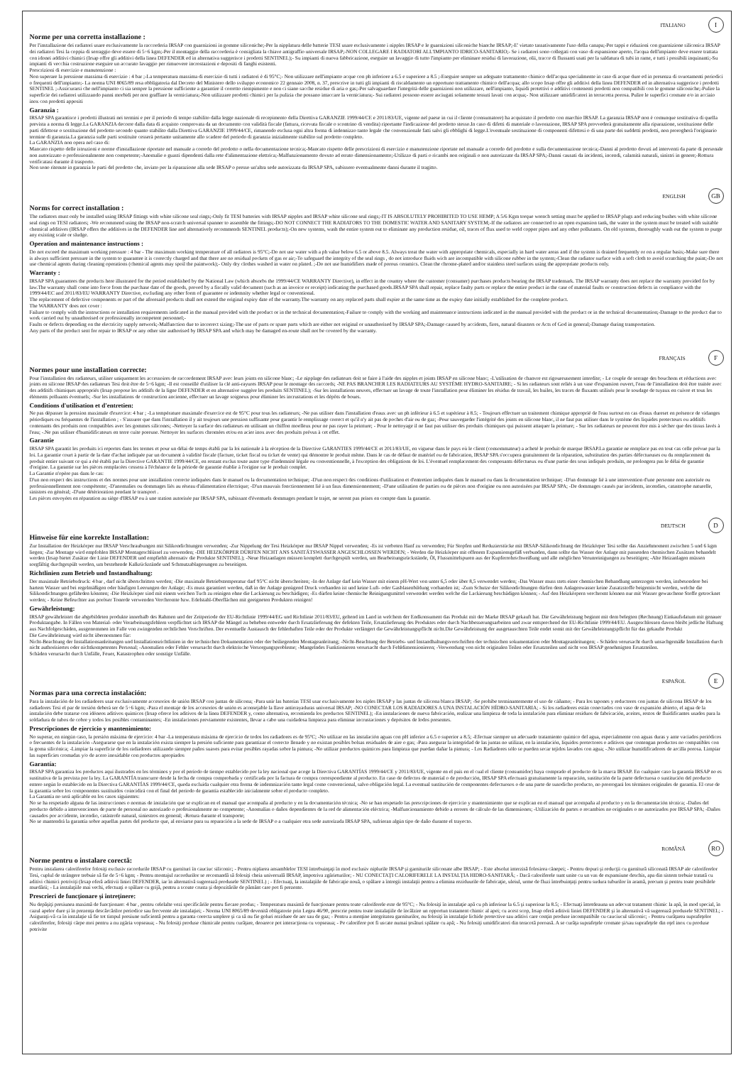ITALIANO I
Norme per una corretta installazione :
Per l'installazione dei radiatori usare esclusivamente la raccorderia IRSAP con guarnizioni in gomme siliconiche;-Per la nipplatura delle batterie TESI usare esclusivamente i nipples IRSAP e le guarnizioni siliconiche bianche IRSAP;-E' vietato tassativamente l'uso della canapa;-Per tappi e riduzioni con guarnizione siliconica IRSAP dei radiatori Tesi la coppia di serraggio deve essere di 5÷6 kgm;-Per il montaggio della raccorderia è consigliata la chiave antigraffio universale IRSAP;-NON COLLEGARE I RADIATORI ALL'IMPIANTO IDRICO-SANITARIO;- Se i radiatori sono collegati con vaso di espansione aperto, l'acqua dell'impianto deve essere trattata con idonei additivi chimici (Irsap offre gli additivi della linea DEFENDER ed in alternativa suggerisce i prodotti SENTINEL);- Su impianti di nuova fabbricazione, eseguire un lavaggio di tutto l'impianto per eliminare residui di lavorazione, olii, tracce di flussanti usati per la saldatura di tubi in rame, e tutti i possibili inquinanti;-Su impianti di vecchia costruzione eseguire un accurato lavaggio per rimuovere incrostazioni e depositi di fanghi esistenti.
Prescrizioni di esercizio e manutenzione :
Non superare la pressione massima di esercizio : 4 bar ;-La temperatura massima di esercizio di tutti i radiatori è di 95°C;- Non utilizzare nell'impianto acque con ph inferiore a 6.5 e superiore a 8.5 ;-Eseguire sempre un adeguato trattamento chimico dell'acqua specialmente in caso di acque dure ed in presenza di svuotamenti periodici o frequenti dell'impianto;- La norma UNI 8065/89 resa obbligatoria dal Decreto del Ministero dello sviluppo economico 22 gennaio 2008, n. 37, prescrive in tutti gli impianti di riscaldamento un opportuno trattamento chimico dell'acqua; allo scopo Irsap offre gli additivi della linea DEFENDER ed in alternativa suggerisce i prodotti SENTINEL ;-Assicurarsi che nell'impianto ci sia sempre la pressione sufficiente a garantire il corretto riempimento e non ci siano sacche residue di aria o gas;-Per salvaguardare l'integrità delle guarnizioni non utilizzare, nell'impianto, liquidi protettivi o additivi contenenti prodotti non compatibili con le gomme siliconiche;-Pulire la superficie dei radiatori utilizzando panni morbidi per non graffiare la verniciatura;-Non utilizzare prodotti chimici per la pulizia che possano intaccare la verniciatura;- Sui radiatori possono essere asciugati solamente tessuti lavati con acqua;- Non utilizzare umidificatori in terracotta porosa. Pulire le superfici cromate e/o in acciaio inox con prodotti appositi
Garanzia :
IRSAP SPA garantisce i prodotti illustrati nei termini e per il periodo di tempo stabilito dalla legge nazionale di recepimento della Direttiva GARANZIE 1999/44/CE e 2011/83/UE, vigente nel paese in cui il cliente (consumatore) ha acquistato il prodotto con marchio IRSAP. La garanzia IRSAP non è comunque sostitutiva di quella prevista a norma di legge.La GARANZIA decorre dalla data di acquisto comprovata da un documento con validità fiscale (fattura, ricevuta fiscale o scontrino di vendita) riportante l'indicazione del prodotto stesso.In caso di difetti di materiale o lavorazione, IRSAP SPA provvederà gratuitamente alla riparazione, sostituzione delle parti difettose o sostituzione del prodotto secondo quanto stabilito dalla Direttiva GARANZIE 1999/44/CE, rimanendo esclusa ogni altra forma di indennizzo tanto legale che convenzionale fatti salvi gli obblighi di legge.L'eventuale sostituzione di componenti difettosi o di una parte dei suddetti prodotti, non prorogherà l'originario termine di garanzia.La garanzia sulle parti sostituite cesserà pertanto unitamente allo scadere del periodo di garanzia inizialmente stabilito sul prodotto completo.
La GARANZIA non opera nel caso di:
Mancato rispetto delle istruzioni e norme d'installazione riportate nel manuale a corredo del prodotto o nella documentazione tecnica;-Mancato rispetto delle prescrizioni di esercizio e manutenzione riportate nel manuale a corredo del prodotto e sulla documentazione tecnica;-Danni al prodotto dovuti ad interventi da parte di personale non autorizzato o professionalmente non competente;-Anomalie o guasti dipendenti dalla rete d'alimentazione elettrica;-Malfunzionamento dovuto ad errato dimensionamento;-Utilizzo di parti o ricambi non originali o non autorizzate da IRSAP SPA;-Danni causati da incidenti, incendi, calamità naturali, sinistri in genere;-Rottura verificatasi durante il trasporto.
Non sono ritenute in garanzia le parti del prodotto che, inviato per la riparazione alla sede IRSAP o presso un'altra sede autorizzata da IRSAP SPA, subissero eventualmente danni durante il tragitto.
ENGLISH GB
Norms for correct installation :
The radiators must only be installed using IRSAP fittings with white silicone seal rings;-Only fit TESI batteries with IRSAP nipples and IRSAP white silicone seal rings;-IT IS ABSOLUTELY PROHIBITED TO USE HEMP; A 5/6 Kgm torque wrench setting must be applied to IRSAP plugs and reducing bushes with white silicone seal rings on TESI radiators; -We recommend using the IRSAP non-scratch universal spanner to assemble the fittings;-DO NOT CONNECT THE RADIATORS TO THE DOMESTIC WATER AND SANITARY SYSTEM;-If the radiators are connected to an open expansion tank, the water in the system must be treated with suitable chemical additives (IRSAP offers the additives in the DEFENDER line and alternatively recommends SENTINEL products);-On new systems, wash the entire system out to eliminate any production residue, oil, traces of flux used to weld copper pipes and any other pollutants. On old systems, thoroughly wash out the system to purge any existing scale or sludge.
Operation and maintenance instructions :
Do not exceed the maximum working pressure : 4 bar - The maximum working temperature of all radiators is 95°C;-Do not use water with a ph value below 6.5 or above 8.5. Always treat the water with appropriate chemicals, especially in hard water areas and if the system is drained frequently or on a regular basis;-Make sure there is always sufficient pressure in the system to guarantee it is correctly charged and that there are no residual pockets of gas or air;-To safeguard the integrity of the seal rings , do not introduce fluids wich are incompatible with silicone rubber in the system;-Clean the radiator surface with a soft cloth to avoid scratching the paint;-Do not use chemical agents during cleaning operations (chemical agents may spoil the paintwork);- Only dry clothes washed in water on plated. ;-Do not use humidifiers made of porous ceramics. Clean the chrome-plated and/or stainless steel surfaces using the appropriate products only.
Warranty :
IRSAP SPA guarantees the products here illustrated for the period established by the National Law (which absorbs the 1999/44/CE WARRANTY Directive), in effect in the country where the customer (consumer) purchases products bearing the IRSAP trademark. The IRSAP warranty does not replace the warranty provided for by law.The warranty shall come into force from the purchase date of the goods, proved by a fiscally valid document (such as an invoice or receipt) indicating the purchased goods.IRSAP SPA shall repair, replace faulty parts or replace the entire product in the case of material faults or construction defects in compliance with the 1999/44/EC and 2011/83/EU WARRANTY Directive, excluding any other form of guarantee or indemnity whether legal or conventional.
The replacement of defective components or part of the aforesaid products shall not extend the original expiry date of the warranty.The warranty on any replaced parts shall expire at the same time as the expiry date initially established for the complete product.
The WARRANTY does not cover :
Failure to comply with the instructions or installation requirements indicated in the manual provided with the product or in the technical documentation;-Failure to comply with the working and maintenance instructions indicated in the manual provided with the product or in the technical documentation;-Damage to the product due to work carried out by unauthorised or professionally incompetent personnel;-
Faults or defects depending on the electricity supply network;-Malfunction due to incorrect sizing;-The use of parts or spare parts which are either not original or unauthorised by IRSAP SPA;-Damage caused by accidents, fires, natural disasters or Acts of God in general;-Damage during transportation.
Any parts of the product sent for repair to IRSAP or any other site authorised by IRSAP SPA and which may be damaged en-route shall not be covered by the warranty.
FRANÇAIS F
Normes pour une installation correcte:
Pour l'installation des radiateurs, utiliser uniquement les accessoires de raccordement IRSAP avec leurs joints en silicone blanc; -Le nipplage des radiateurs doit se faire à l'aide des nipples et joints IRSAP en silicone blanc; -L'utilisation de chanvre est rigoureusement interdite; - Le couple de serrage des bouchons et réductions avec joints en silicone IRSAP des radiateurs Tesi doit être de 5÷6 kgm; -Il est conseillé d'utiliser la clé anti-rayures IRSAP pour le montage des raccords; -NE PAS BRANCHER LES RADIATEURS AU SYSTÈME HYDRO-SANITAIRE; - Si les radiateurs sont reliés à un vase d'expansion ouvert, l'eau de l'installation doit être traitée avec des additifs chimiques appropriés (Irsap propose les additifs de la ligne DEFENDER et en alternative suggère les produits SENTINEL); -Sur les installations neuves, effectuer un lavage de toute l'installation pour éliminer les résidus de travail, les huiles, les traces de fluxants utilisés pour le soudage de tuyaux en cuivre et tous les éléments polluants éventuels; -Sur les installations de construction ancienne, effectuer un lavage soigneux pour éliminer les incrustations et les dépôts de boues.
Conditions d'utilisation et d'entretien:
Ne pas dépasser la pression maximale d'exercice: 4 bar ; -La température maximale d'exercice est de 95°C pour tous les radiateurs; -Ne pas utiliser dans l'installation d'eaux avec un ph inférieur à 6.5 et supérieur à 8.5; - Toujours effectuer un traitement chimique approprié de l'eau surtout en cas d'eaux dureset en présence de vidanges périodiques ou fréquentes de l'installation ; - S'assurer que dans l'installation il y ait toujours une pression suffisante pour garantir le remplissage correct et qu'il n'y ait pas de poches d'air ou de gaz; -Pour sauvegarder l'intégrité des joints en silicone blanc, il ne faut pas utiliser dans le système des liquides protecteurs ou additifs contenants des produits non compatibles avec les gommes silicones; -Nettoyer la surface des radiateurs en utilisant un chiffon moelleux pour ne pas rayer la peinture; - Pour le nettoyage il ne faut pas utiliser des produits chimiques qui puissent attaquer la peinture; - Sur les radiateurs ne peuvent être mis à sécher que des tissus lavés à l'eau; -.Ne pas utiliser d'humidificateurs en terre cuite poreuse. Nettoyer les surfaces chromées et/ou en acier inox avec des produits prévus à cet effet.
Garantie
IRSAP SPA garantit les produits ici reportes dans les termes et pour un délai de temps établi par la loi nationale à la réception de la Directive GARANTIES 1999/44/CE et 2011/83/UE, en vigueur dans le pays où le client (consommateur) a acheté le produit de marque IRSAP.La garantie ne remplace pas en tout cas celle prévue par la loi. La garantie court à partir de la date d'achat indiquée par un document à validité fiscale (facture, ticket fiscal ou ticket de vente) qui démontre le produit même. Dans le cas de défaut de matériel ou de fabrication, IRSAP SPA s'occupera gratuitement de la réparation, substitution des parties défectueuses ou du remplacement du produit entier suivant ce qui a été établi par la Directive GARANTIE 1999/44/CE, en restant exclus toute autre type d'indemnité légale ou conventionnelle, à l'exception des obligations de loi. L'éventuel remplacement des composants défectueux ou d'une partie des sous indiqués produits, ne prolongera pas le délai de garantie d'origine. La garantie sur les pièces remplacées cessera à l'échéance de la période de garantie établie à l'origine sur le produit complet.
La Garantie n'opère pas dans le cas:
D'un non respect des instructions et des normes pour une installation correcte indiquées dans le manuel ou la documentation technique; -D'un non respect des conditions d'utilisation et d'entretien indiquées dans le manuel ou dans la documentation technique; -D'un dommage lié à une intervention d'une personne non autorisée ou professionnellement non compétente; -D'anomalies ou dommages liés au réseau d'alimentation électrique; -D'un mauvais fonctionnement lié à un faux dimensionnement; -D'une utilisation de parties ou de pièces non d'origine ou non autorisées par IRSAP SPA; -De dommages causés par incidents, incendies, catastrophe naturelle, sinistres en général; -D'une détérioration pendant le transport .
Les pièces envoyées en réparation au siège d'IRSAP ou à une station autorisée par IRSAP SPA, subissant d'éventuels dommages pendant le trajet, ne seront pas prises en compte dans la garantie.
DEUTSCH D
Hinweise für eine korrekte Installation:
Zur Installation der Heizkörper nur IRSAP Verschraubungen mit Silikondichtungen verwenden; -Zur Nippelung der Tesi Heizkörper nur IRSAP Nippel verwenden; -Es ist verboten Hanf zu verwenden; Für Stopfen und Reduzierstücke mit IRSAP-Silikondichtung der Heizkörper Tesi sollte das Anziehmoment zwischen 5 und 6 kgm liegen; -Zur Montage wird empfohlen IRSAP Montageschlüssel zu verwenden; -DIE HEIZKÖRPER DÜRFEN NICHT ANS SANITÄTSWASSER ANGESCHLOSSEN WERDEN; - Werden die Heizkörper mit offenem Expansionsgefäß verbunden, dann sollte das Wasser der Anlage mit passenden chemischen Zusätzen behandelt werden (Irsap bietet Zusätze der Linie DEFENDER und empfiehlt alternativ die Produkte SENTINEL); -Neue Heizanlagen müssen komplett durchgespült werden, um Bearbeitungsrückstände, Öl, Flussmittelspuren aus der Kupferrohrschweißung und alle möglichen Verunreinigungen zu beseitigen; -Alte Heizanlagen müssen sorgfältig durchgespült werden, um bestehende Kalkrückstände und Schmutzablagerungen zu beseitigen.
Richtlinien zum Betrieb und Instandhaltung:
Der maximale Betriebsdruck: 4 bar , darf nicht überschritten werden; -Die maximale Betriebstemperatur darf 95°C nicht überschreiten; -In der Anlage darf kein Wasser mit einem pH-Wert von unter 6,5 oder über 8,5 verwendet werden; -Das Wasser muss stets einer chemischen Behandlung unterzogen werden, insbesondere bei hartem Wasser und bei regelmäßigen oder häufigen Leerungen der Anlage; -Es muss garantiert werden, daß in der Anlage genügend Druck vorhanden ist und keine Luft- oder Gasblasenbildung vorhanden ist; -Zum Schutze der Silikondichtungen dürfen dem Anlagenwasser keine Zusatzstoffe beigemischt werden, welche die Silikondichtungen gefährden könnten; -Die Heizkörper sind mit einem weichen Tuch zu reinigen ohne die Lackierung zu beschädigen; -Es dürfen keine chemische Reinigungsmittel verwendet werden welche die Lackierung beschädigen können; - Auf den Heizkörpern verchromt können nur mit Wasser gewaschene Stoffe getrocknet werden; - Keine Befeuchter aus poröser Tonerde verwenden Verchromte bzw. Edelstahl-Oberflächen mit geeigneten Produkten reinigen!
Gewährleistung:
IRSAP gewährleistet die abgebildeten produkte innerhalb des Rahmen und der Zeitperiode der EU-Richtlinie 1999/44/EG und Richtlinie 2011/83/EU, geltend im Land in welchem der Endkonsument das Produkt mit der Marke IRSAP gekauft hat. Die Gewährleistung beginnt mit dem belegten (Rechnung) Einkaufsdatum mit genauer Produktangabe. In Fällen von Material- oder Verarbeitungsfehlern verpflichtet sich IRSAP die Mängel zu beheben entweder durch Ersatzlieferung der defekten Teile, Ersatzlieferung des Produktes oder durch Nachbesserungsarbeiten und zwar entsprechend der EU-Richtlinie 1999/44/EU. Ausgeschlossen davon bleibt jedliche Haftung aus Nachfolgeschäden, ausgenommen im Falle von zwingenden rechtlichen Vorschriften. Der eventuelle Austausch der fehlerhaften Teile oder der Produkte verlängert die Gewährleistungspflicht nicht.Die Gewährleistung der ausgetauschten Teile endet somit mit der Gewährleistungspflicht für das gekaufte Produkt
Die Gewährleistung wird nicht übernommen für:
Nicht-Beachtung der Installationsanleitungen und Installationsrichtlinien in der technischen Dokumentation oder der beiliegenden Montageanleitung; -Nicht-Beachtung der Betriebs- und Instandhaltungsvorschriften der technischen sokumentation oder Montageanleitungen; - Schäden verursacht durch unsachgemäße Installation durch nicht authorisiertes oder nichtkompetentes Personal; -Anomalien oder Fehler verursacht durch elektrische Versorgungsprobleme; -Mangelndes Funktionieren verursacht durch Fehldimensionieren; -Verwendung von nicht originalen Teilen oder Ersatzteilen und nicht von IRSAP genehmigten Ersatzteilen.
Schäden verursacht durch Unfälle, Feuer, Katastrophen oder sonstige Unfälle.
ESPAÑOL E
Normas para una correcta instalación:
Para la instalación de los radiadores usar exclusivamente accesorios de unión IRSAP con juntas de silicona; -Para unir las baterías TESI usar exclusivamente los niples IRSAP y las juntas de silicona blanca IRSAP; -Se prohíbe terminantemente el uso de cáñamo; - Para los tapones y reductores con juntas de silicona IRSAP de los radiadores Tesi el par de torsión deberá ser de 5÷6 kgm; -Para el montaje de los accesorios de unión es aconsejable la llave antirrayaduras universal IRSAP; -NO CONECTAR LOS RADIADORES A UNA INSTALACIÓN HÍDRO-SANITARIA; - Si los radiadores están conectados con vaso de expansión abierto, el agua de la instalación debe tratarse con idóneos aditivos químicos (Irsap ofrece los aditivos de la línea DEFENDER y, como alternativa, recomienda los productos SENTINEL); -En instalaciones de nueva fabricación, realizar una limpieza de toda la instalación para eliminar residuos de fabricación, aceites, restos de fluidificantes usados para la soldadura de tubos de cobre y todos los posibles contaminantes; -En instalaciones previamente existentes, llevar a cabo una cuidadosa limpieza para eliminar incrustaciones y depósitos de lodos presentes.
Prescripciones de ejercicio y mantenimiento:
No superar, en ningún caso, la presión máxima de ejercicio: 4 bar -La temperatura máxima de ejercicio de todos los radiadores es de 95ºC; -No utilizar en las instalación aguas con pH inferior a 6.5 o superior a 8.5; -Efectuar siempre un adecuado tratamiento químico del agua, especialmente con aguas duras y ante vaciados periódicos o frecuentes de la instalación -Asegurarse que en la instalación exista siempre la presión suficiente para garantizar el correcto llenado y no existan posibles bolsas residuales de aire o gas; -Para asegurar la integridad de las juntas no utilizar, en la instalación, líquidos protectores o aditivos que contengan productos no compatibles con la goma silicónica; -Limpiar la superficie de los radiadores utilizando siempre paños suaves para evitar posibles rayadas sobre la pintura; -No utilizar productos químicos para limpieza que puedan dañar la pintura; - Los Radiadores sólo se pueden secar tejidos lavados con agua; -.No utilizar humidificadores de arcilla porosa. Limpiar las superficies cromadas y/o de acero inoxidable con productos apropiados
Garantía:
IRSAP SPA garantiza los productos aquí ilustrados en los términos y por el período de tiempo establecido por la ley nacional que acoge la Directiva GARANTÍAS 1999/44/CE y 2011/83/UE, vigente en el país en el cual el cliente (consumidor) haya comprado el producto de la marca IRSAP. En cualquier caso la garantía IRSAP no es sustitutiva de la prevista por la ley. La GARANTÍA transcurre desde la fecha de compra comprobada y certificada por la factura de compra correspondiente al producto. En caso de defectos de material o de producción, IRSAP SPA efectuará gratuitamente la reparación, sustitución de la parte defectuosa o sustitución del producto entero según lo establecido en la Directiva GARANTÍAS 1999/44/CE, queda excluida cualquier otra forma de indemnización tanto legal como convencional, salvo obligación legal. La eventual sustitución de componentes defectuosos o de una parte de susodicho producto, no prorrogará los términos originales de garantía. El cese de la garantía sobre los componentes sustituidos coincidirá con el final del período de garantía establecido inicialmente sobre el producto completo.
La Garantía no será aplicable en los casos siguientes:
No se ha respetado alguna de las instrucciones o normas de instalación que se explican en el manual que acompaña al producto y en la documentación técnica; -No se han respetado las prescripciones de ejercicio y mantenimiento que se explican en el manual que acompaña al producto y en la documentación técnica; -Daños del producto debido a intervenciones de parte de personal no autorizado o profesionalmente no competente; -Anomalías o daños dependientes de la red de alimentación eléctrica; -Malfuncionamiento debido a errores de cálculo de las dimensiones; -Utilización de partes o recambios no originales o no autorizados por IRSAP SPA; -Daños causados por accidente, incendio, catástrofe natural, siniestros en general; -Rotura durante el transporte;
No se mantendrá la garantía sobre aquellas partes del producto que, al enviarse para su reparación a la sede de IRSAP o a cualquier otra sede autorizada IRSAP SPA, sufrieran algún tipo de daño durante el trayecto.
ROMÂNĂ RO
Norme pentru o instalare corectă:
Pentru instalarea caloriferelor folosiţi exclusiv racordurile IRSAP cu garnituri în cauciuc siliconic; - Pentru niplarea ansamblelor TESI întrebuinţaţi în mod exclusiv niplurile IRSAP şi garniturile siliconate albe IRSAP; - Este absolut interzisă folosirea cânepei; - Pentru dopuri şi reducţii cu garnitură siliconată IRSAP ale caloriferelor Tesi, cuplul de strângere trebuie să fie de 5÷6 kgm; - Pentru montajul racordurilor se recomandă să folosiţi cheia universală IRSAP, împotriva zgârieturilor; - NU CONECTAŢI CALORIFERELE LA INSTALŢIA HIDRO-SANITARĂ; - Dacă caloriferele sunt unite cu un vas de expansiune deschis, apa din sistem trebuie tratată cu aditivi chimici potriviţi (Irsap oferă aditivii liniei DEFENDER, iar în alternativă sugerează produsele SENTINEL) ; - Efectuaţi, la instalaţiile de fabricaţie nouă, o spălare a întregii instalaţii pentru a elimina reziduurile de fabricaţie, uleiul, urme de fluzi întrebuinţaţi pentru sudura tuburilor în aramă, precum şi pentru toate posibilele murdării; - La instalaţiile mai vechi, efectuaţi o spălare cu grijă, pentru a scoate crusta şi depozitările de pământ care pot fi prezente.
Prescrieri de funcţionare şi întreţinere:
Nu depăşiţi presiunea maximă de funcţionare: 4 bar , pentru celelalte vezi specificările pentru fiecare produs; - Temperatura maximă de funcţionare pentru toate caloriferele este de 95°C; - Nu folosiţi în instalaţie apă cu ph inferioar la 6.5 şi superioar la 8.5; - Efectuaţi întotdeauna un adecvat tratament chimic la apă, în mod special, în cazul apelor dure şi în prezenţa descărcărilor periodice sau frecvente ale instalaţiei; - Norma UNI 8065/89 devenită obligatorie prin Legea 46/90, prescrie pentru toate instalaţiile de încălzire un opportun tratament chimic al apei; cu acest scop, Irsap oferă aditivii liniei DEFENDER şi în alternativă vă sugerează produsele SENTINEL; - Asiguraţi-vă ca în instalaţie să fie tot timpul presiune suficientă pentru a garanta corecta umplere şi ca să nu fie goluri reziduee de aer sau de gaz; - Pentru a menţine integritatea garniturilor, nu folosiţi în instalaţie lichide protective sau aditivi care conţin produse incompatibile cu cauciucul siliconic; - Pentru curăţarea suprafeţelor caloriferelor, folosiţi cârpe moi pentru a nu zgâria vopseaua; - Nu folosiţi produse chimicale pentru curăţare, deoarece pot interacţiona cu vopseaua; - Pe calorifere pot fi uscate numai ţesături spălate cu apă; - Nu folosiţi umidificatori din teracotă poroasă. A se curăţa suprafeţele cromate şi/sau suprafeţele din oţel inox cu produse potrivite